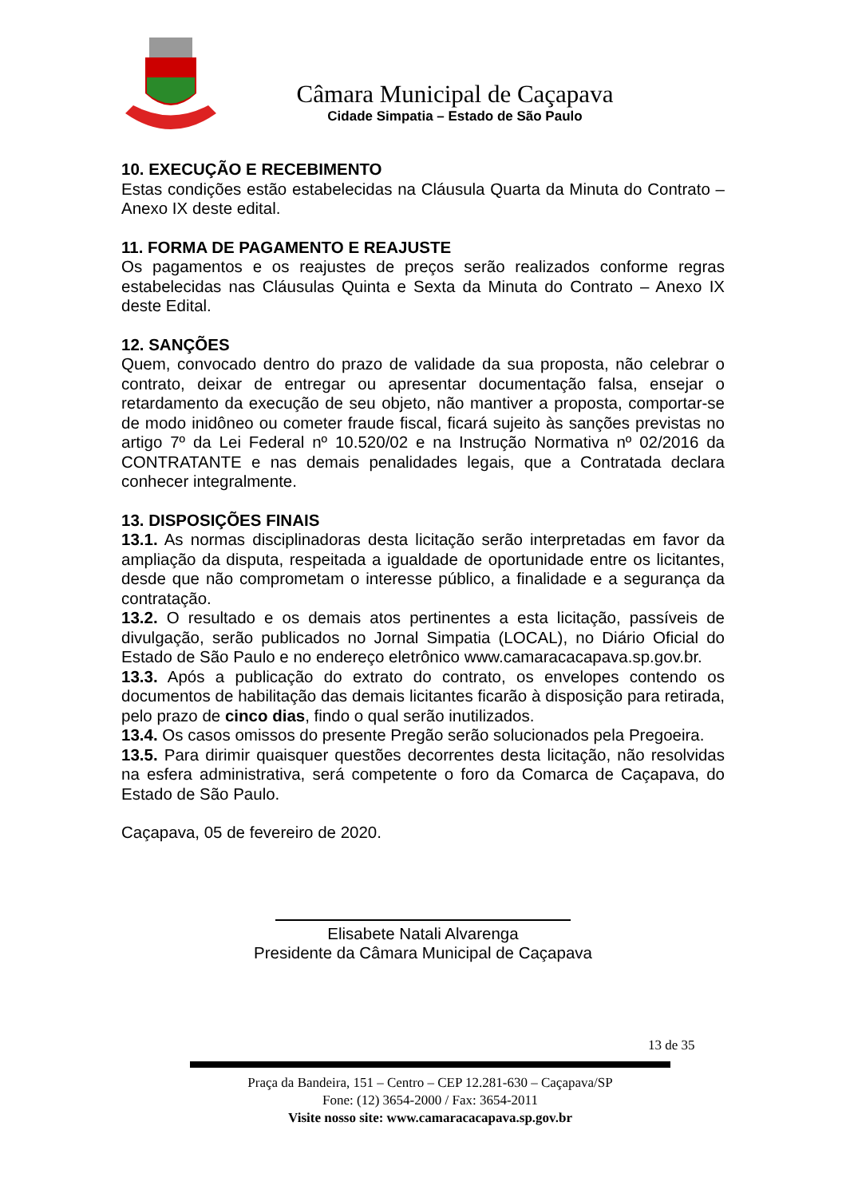Câmara Municipal de Caçapava
Cidade Simpatia – Estado de São Paulo
10. EXECUÇÃO E RECEBIMENTO
Estas condições estão estabelecidas na Cláusula Quarta da Minuta do Contrato – Anexo IX deste edital.
11. FORMA DE PAGAMENTO E REAJUSTE
Os pagamentos e os reajustes de preços serão realizados conforme regras estabelecidas nas Cláusulas Quinta e Sexta da Minuta do Contrato – Anexo IX deste Edital.
12. SANÇÕES
Quem, convocado dentro do prazo de validade da sua proposta, não celebrar o contrato, deixar de entregar ou apresentar documentação falsa, ensejar o retardamento da execução de seu objeto, não mantiver a proposta, comportar-se de modo inidôneo ou cometer fraude fiscal, ficará sujeito às sanções previstas no artigo 7º da Lei Federal nº 10.520/02 e na Instrução Normativa nº 02/2016 da CONTRATANTE e nas demais penalidades legais, que a Contratada declara conhecer integralmente.
13. DISPOSIÇÕES FINAIS
13.1. As normas disciplinadoras desta licitação serão interpretadas em favor da ampliação da disputa, respeitada a igualdade de oportunidade entre os licitantes, desde que não comprometam o interesse público, a finalidade e a segurança da contratação.
13.2. O resultado e os demais atos pertinentes a esta licitação, passíveis de divulgação, serão publicados no Jornal Simpatia (LOCAL), no Diário Oficial do Estado de São Paulo e no endereço eletrônico www.camaracacapava.sp.gov.br.
13.3. Após a publicação do extrato do contrato, os envelopes contendo os documentos de habilitação das demais licitantes ficarão à disposição para retirada, pelo prazo de cinco dias, findo o qual serão inutilizados.
13.4. Os casos omissos do presente Pregão serão solucionados pela Pregoeira.
13.5. Para dirimir quaisquer questões decorrentes desta licitação, não resolvidas na esfera administrativa, será competente o foro da Comarca de Caçapava, do Estado de São Paulo.
Caçapava, 05 de fevereiro de 2020.
Elisabete Natali Alvarenga
Presidente da Câmara Municipal de Caçapava
13 de 35
Praça da Bandeira, 151 – Centro – CEP 12.281-630 – Caçapava/SP
Fone: (12) 3654-2000 / Fax: 3654-2011
Visite nosso site: www.camaracacapava.sp.gov.br